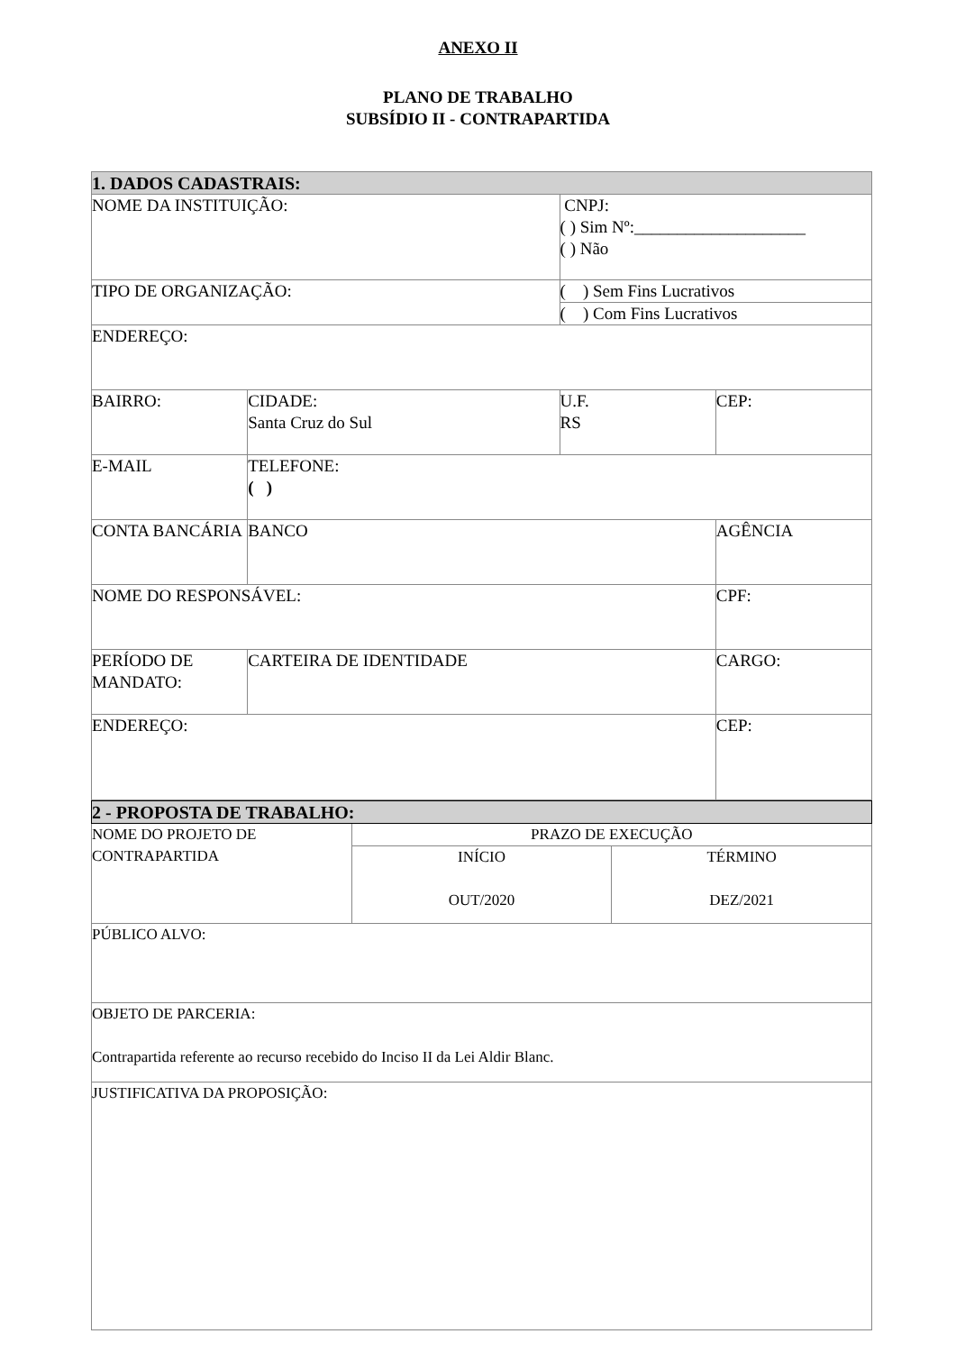ANEXO II
PLANO DE TRABALHO
SUBSÍDIO II - CONTRAPARTIDA
| 1. DADOS CADASTRAIS: | | | |
| NOME DA INSTITUIÇÃO: | | CNPJ: ( ) Sim Nº:____________________ ( ) Não | |
| TIPO DE ORGANIZAÇÃO: | | ( ) Sem Fins Lucrativos | |
| | | ( ) Com Fins Lucrativos | |
| ENDEREÇO: | | | |
| BAIRRO: | CIDADE: Santa Cruz do Sul | U.F. RS | CEP: |
| E-MAIL | TELEFONE: ( ) | | |
| CONTA BANCÁRIA | BANCO | | AGÊNCIA |
| NOME DO RESPONSÁVEL: | | | CPF: |
| PERÍODO DE MANDATO: | CARTEIRA DE IDENTIDADE | | CARGO: |
| ENDEREÇO: | | | CEP: |
| 2 - PROPOSTA DE TRABALHO: | | |
| NOME DO PROJETO DE CONTRAPARTIDA | PRAZO DE EXECUÇÃO | |
| | INÍCIO OUT/2020 | TÉRMINO DEZ/2021 |
| PÚBLICO ALVO: | | |
| OBJETO DE PARCERIA: Contrapartida referente ao recurso recebido do Inciso II da Lei Aldir Blanc. | | |
| JUSTIFICATIVA DA PROPOSIÇÃO: | | |